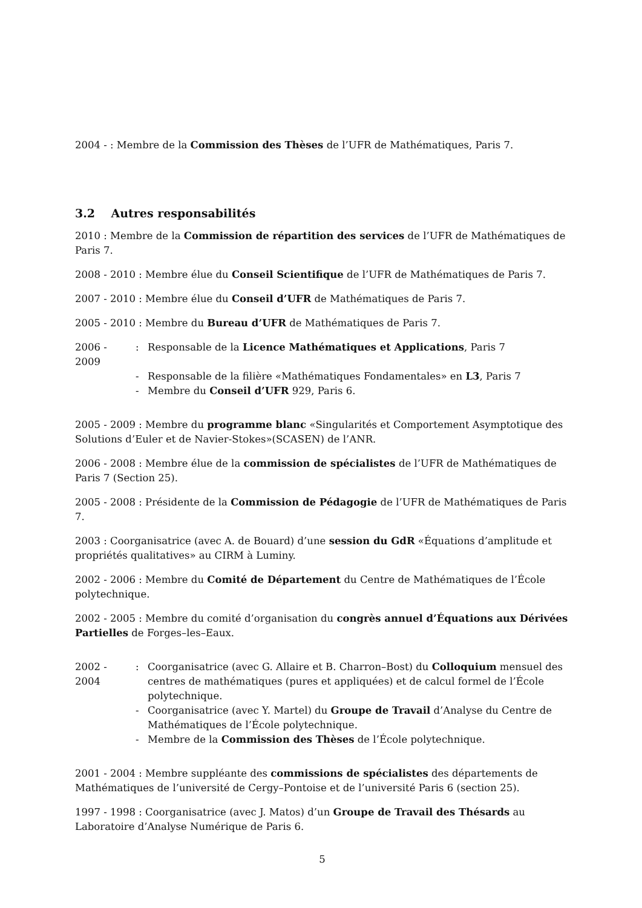2004 - : Membre de la Commission des Thèses de l’UFR de Mathématiques, Paris 7.
3.2 Autres responsabilités
2010 : Membre de la Commission de répartition des services de l’UFR de Mathématiques de Paris 7.
2008 - 2010 : Membre élue du Conseil Scientifique de l’UFR de Mathématiques de Paris 7.
2007 - 2010 : Membre élue du Conseil d’UFR de Mathématiques de Paris 7.
2005 - 2010 : Membre du Bureau d’UFR de Mathématiques de Paris 7.
2006 - 2009: Responsable de la Licence Mathématiques et Applications, Paris 7
- Responsable de la filière «Mathématiques Fondamentales» en L3, Paris 7
- Membre du Conseil d’UFR 929, Paris 6.
2005 - 2009 : Membre du programme blanc «Singularités et Comportement Asymptotique des Solutions d’Euler et de Navier-Stokes»(SCASEN) de l’ANR.
2006 - 2008 : Membre élue de la commission de spécialistes de l’UFR de Mathématiques de Paris 7 (Section 25).
2005 - 2008 : Présidente de la Commission de Pédagogie de l’UFR de Mathématiques de Paris 7.
2003 : Coorganisatrice (avec A. de Bouard) d’une session du GdR «Équations d’amplitude et propriétés qualitatives» au CIRM à Luminy.
2002 - 2006 : Membre du Comité de Département du Centre de Mathématiques de l’École polytechnique.
2002 - 2005 : Membre du comité d’organisation du congrès annuel d’Équations aux Dérivées Partielles de Forges–les–Eaux.
2002 - 2004: Coorganisatrice (avec G. Allaire et B. Charron–Bost) du Colloquium mensuel des centres de mathématiques (pures et appliquées) et de calcul formel de l’École polytechnique.
- Coorganisatrice (avec Y. Martel) du Groupe de Travail d’Analyse du Centre de Mathématiques de l’École polytechnique.
- Membre de la Commission des Thèses de l’École polytechnique.
2001 - 2004 : Membre suppléante des commissions de spécialistes des départements de Mathématiques de l’université de Cergy–Pontoise et de l’université Paris 6 (section 25).
1997 - 1998 : Coorganisatrice (avec J. Matos) d’un Groupe de Travail des Thésards au Laboratoire d’Analyse Numérique de Paris 6.
5